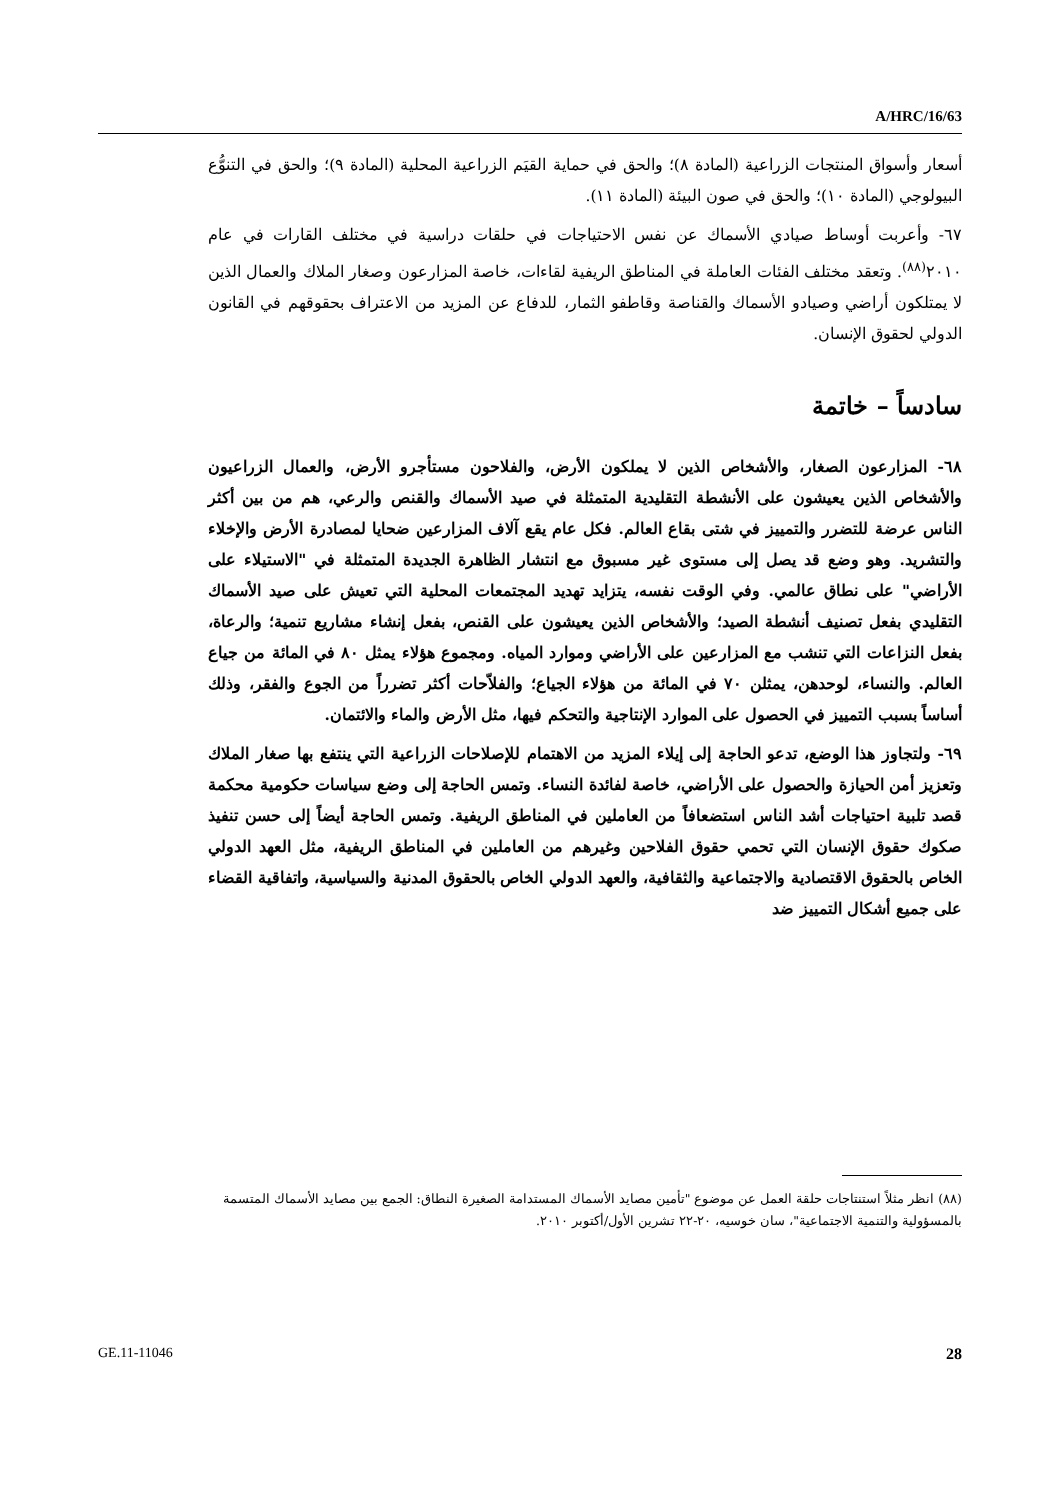A/HRC/16/63
أسعار وأسواق المنتجات الزراعية (المادة ٨)؛ والحق في حماية القيَم الزراعية المحلية (المادة ٩)؛ والحق في التنوُّع البيولوجي (المادة ١٠)؛ والحق في صون البيئة (المادة ١١).
٦٧- وأعربت أوساط صيادي الأسماك عن نفس الاحتياجات في حلقات دراسية في مختلف القارات في عام ٢٠١٠<sup>(٨٨)</sup>. وتعقد مختلف الفئات العاملة في المناطق الريفية لقاءات، خاصة المزارعون وصغار الملاك والعمال الذين لا يمتلكون أراضي وصيادو الأسماك والقناصة وقاطفو الثمار، للدفاع عن المزيد من الاعتراف بحقوقهم في القانون الدولي لحقوق الإنسان.
سادساً – خاتمة
٦٨- المزارعون الصغار، والأشخاص الذين لا يملكون الأرض، والفلاحون مستأجرو الأرض، والعمال الزراعيون والأشخاص الذين يعيشون على الأنشطة التقليدية المتمثلة في صيد الأسماك والقنص والرعي، هم من بين أكثر الناس عرضة للتضرر والتمييز في شتى بقاع العالم. فكل عام يقع آلاف المزارعين ضحايا لمصادرة الأرض والإخلاء والتشريد. وهو وضع قد يصل إلى مستوى غير مسبوق مع انتشار الظاهرة الجديدة المتمثلة في "الاستيلاء على الأراضي" على نطاق عالمي. وفي الوقت نفسه، يتزايد تهديد المجتمعات المحلية التي تعيش على صيد الأسماك التقليدي بفعل تصنيف أنشطة الصيد؛ والأشخاص الذين يعيشون على القنص، بفعل إنشاء مشاريع تنمية؛ والرعاة، بفعل النزاعات التي تنشب مع المزارعين على الأراضي وموارد المياه. ومجموع هؤلاء يمثل ٨٠ في المائة من جياع العالم. والنساء، لوحدهن، يمثلن ٧٠ في المائة من هؤلاء الجياع؛ والفلاّحات أكثر تضرراً من الجوع والفقر، وذلك أساساً بسبب التمييز في الحصول على الموارد الإنتاجية والتحكم فيها، مثل الأرض والماء والائتمان.
٦٩- ولتجاوز هذا الوضع، تدعو الحاجة إلى إيلاء المزيد من الاهتمام للإصلاحات الزراعية التي ينتفع بها صغار الملاك وتعزيز أمن الحيازة والحصول على الأراضي، خاصة لفائدة النساء. وتمس الحاجة إلى وضع سياسات حكومية محكمة قصد تلبية احتياجات أشد الناس استضعافاً من العاملين في المناطق الريفية. وتمس الحاجة أيضاً إلى حسن تنفيذ صكوك حقوق الإنسان التي تحمي حقوق الفلاحين وغيرهم من العاملين في المناطق الريفية، مثل العهد الدولي الخاص بالحقوق الاقتصادية والاجتماعية والثقافية، والعهد الدولي الخاص بالحقوق المدنية والسياسية، واتفاقية القضاء على جميع أشكال التمييز ضد
(٨٨) انظر مثلاً استنتاجات حلقة العمل عن موضوع "تأمين مصايد الأسماك المستدامة الصغيرة النطاق: الجمع بين مصايد الأسماك المتسمة بالمسؤولية والتنمية الاجتماعية"، سان خوسيه، ٢٠-٢٢ تشرين الأول/أكتوبر ٢٠١٠.
GE.11-11046 28